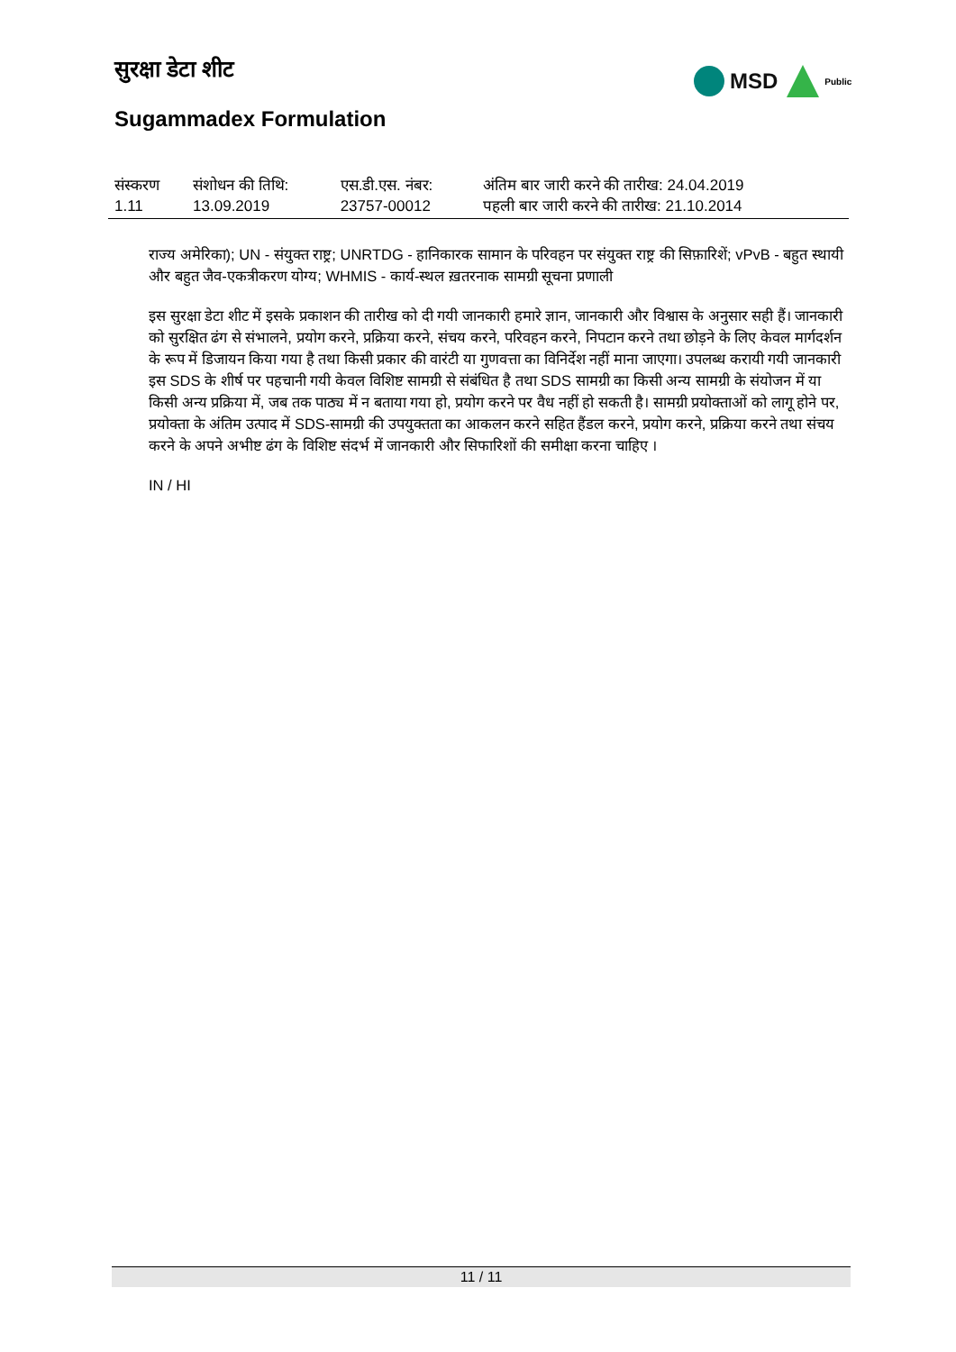सुरक्षा डेटा शीट MSD Public
Sugammadex Formulation
| संस्करण 1.11 | संशोधन की तिथि: 13.09.2019 | एस.डी.एस. नंबर: 23757-00012 | अंतिम बार जारी करने की तारीख: 24.04.2019 पहली बार जारी करने की तारीख: 21.10.2014 |
राज्य अमेरिका); UN - संयुक्त राष्ट्र; UNRTDG - हानिकारक सामान के परिवहन पर संयुक्त राष्ट्र की सिफ़ारिशें; vPvB - बहुत स्थायी और बहुत जैव-एकत्रीकरण योग्य; WHMIS - कार्य-स्थल ख़तरनाक सामग्री सूचना प्रणाली
इस सुरक्षा डेटा शीट में इसके प्रकाशन की तारीख को दी गयी जानकारी हमारे ज्ञान, जानकारी और विश्वास के अनुसार सही हैं। जानकारी को सुरक्षित ढंग से संभालने, प्रयोग करने, प्रक्रिया करने, संचय करने, परिवहन करने, निपटान करने तथा छोड़ने के लिए केवल मार्गदर्शन के रूप में डिजायन किया गया है तथा किसी प्रकार की वारंटी या गुणवत्ता का विनिर्देश नहीं माना जाएगा। उपलब्ध करायी गयी जानकारी इस SDS के शीर्ष पर पहचानी गयी केवल विशिष्ट सामग्री से संबंधित है तथा SDS सामग्री का किसी अन्य सामग्री के संयोजन में या किसी अन्य प्रक्रिया में, जब तक पाठ्य में न बताया गया हो, प्रयोग करने पर वैध नहीं हो सकती है। सामग्री प्रयोक्ताओं को लागू होने पर, प्रयोक्ता के अंतिम उत्पाद में SDS-सामग्री की उपयुक्तता का आकलन करने सहित हैंडल करने, प्रयोग करने, प्रक्रिया करने तथा संचय करने के अपने अभीष्ट ढंग के विशिष्ट संदर्भ में जानकारी और सिफारिशों की समीक्षा करना चाहिए ।
IN / HI
11 / 11